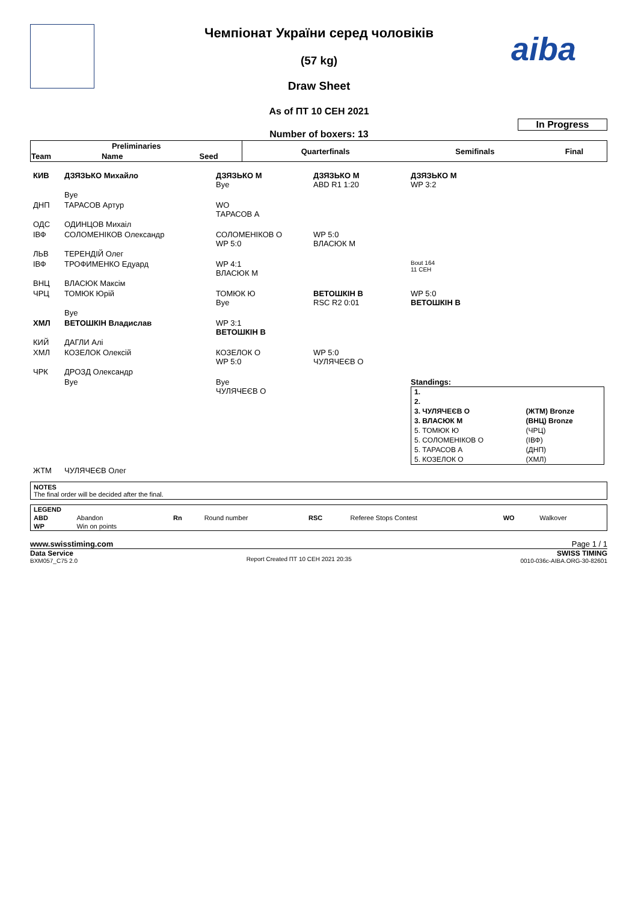aiba
Чемпіонат України серед чоловіків
(57 kg)
Draw Sheet
As of ПТ 10 СЕН 2021
Number of boxers: 13
In Progress
| Preliminaries | | | Quarterfinals | Semifinals | Final |
| --- | --- | --- | --- | --- | --- |
| Team | Name | Seed | | | |
| КИВ | ДЗЯЗЬКО Михайло | ДЗЯЗЬКО М Bye | ДЗЯЗЬКО М ABD R1 1:20 | ДЗЯЗЬКО М WP 3:2 | |
| | Bye | | | | |
| ДНП | ТАРАСОВ Артур | WO ТАРАСОВ А | | | |
| ОДС | ОДИНЦОВ Михаіл | | | | |
| ІВФ | СОЛОМЕНІКОВ Олександр | СОЛОМЕНІКОВ О WP 5:0 | WP 5:0 ВЛАСЮК М | | |
| ЛЬВ | ТЕРЕНДІЙ Олег | | | | |
| ІВФ | ТРОФИМЕНКО Едуард | WP 4:1 ВЛАСЮК М | | Bout 164 11 СЕН | |
| ВНЦ | ВЛАСЮК Максім | | | | |
| ЧРЦ | ТОМЮК Юрій | ТОМЮК Ю Bye | ВЕТОШКІН В RSC R2 0:01 | WP 5:0 ВЕТОШКІН В | |
| | Bye | | | | |
| ХМЛ | ВЕТОШКІН Владислав | WP 3:1 ВЕТОШКІН В | | | |
| КИЙ | ДАГЛИ Алі | | | | |
| ХМЛ | КОЗЕЛОК Олексій | КОЗЕЛОК О WP 5:0 | WP 5:0 ЧУЛЯЧЕЄВ О | | |
| ЧРК | ДРОЗД Олександр | | | | |
| | Bye | Bye ЧУЛЯЧЕЄВ О | | Standings: / 1. / / / 2. / / / 3. ЧУЛЯЧЕЄВ О / (ЖТМ) Bronze / / 3. ВЛАСЮК М / (ВНЦ) Bronze / / 5. ТОМЮК Ю / (ЧРЦ) / / 5. СОЛОМЕНІКОВ О / (ІВФ) / / 5. ТАРАСОВ А / (ДНП) / / 5. КОЗЕЛОК О / (ХМЛ) / | |
| ЖТМ | ЧУЛЯЧЕЄВ Олег | | | | |
NOTES
The final order will be decided after the final.
| LEGEND | | | | | | | |
| ABD | Abandon | Rn | Round number | RSC | Referee Stops Contest | WO | Walkover |
| WP | Win on points | | | | | | |
www.swisstiming.com Page 1 / 1
Data Service
BXM057_C75 2.0
Report Created ПТ 10 СЕН 2021 20:35 SWISS TIMING
0010-036c-AIBA.ORG-30-82601